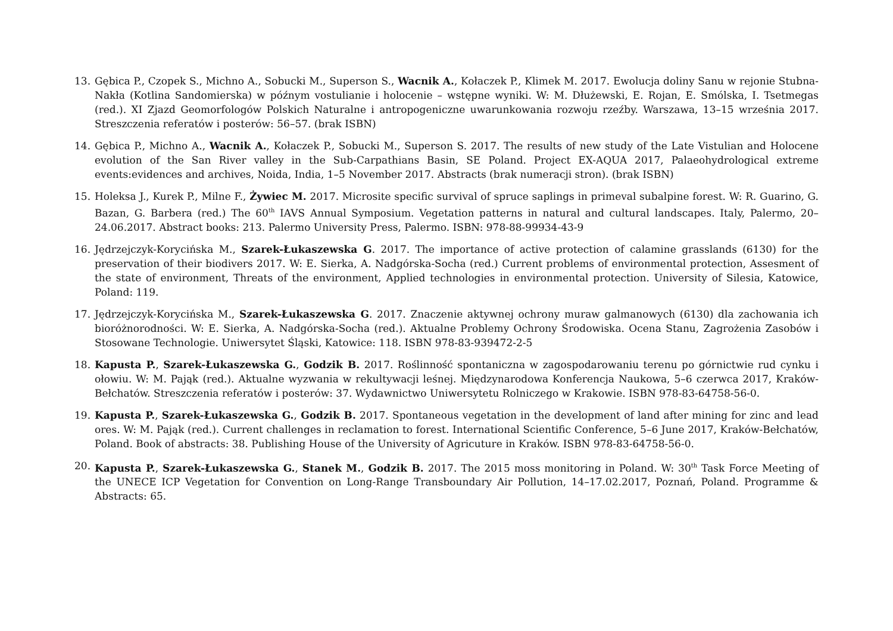13. Gębica P., Czopek S., Michno A., Sobucki M., Superson S., Wacnik A., Kołaczek P., Klimek M. 2017. Ewolucja doliny Sanu w rejonie Stubna-Nakła (Kotlina Sandomierska) w późnym vostulianie i holocenie – wstępne wyniki. W: M. Dłużewski, E. Rojan, E. Smólska, I. Tsetmegas (red.). XI Zjazd Geomorfologów Polskich Naturalne i antropogeniczne uwarunkowania rozwoju rzeźby. Warszawa, 13–15 września 2017. Streszczenia referatów i posterów: 56–57. (brak ISBN)
14. Gębica P., Michno A., Wacnik A., Kołaczek P., Sobucki M., Superson S. 2017. The results of new study of the Late Vistulian and Holocene evolution of the San River valley in the Sub-Carpathians Basin, SE Poland. Project EX-AQUA 2017, Palaeohydrological extreme events:evidences and archives, Noida, India, 1–5 November 2017. Abstracts (brak numeracji stron). (brak ISBN)
15. Holeksa J., Kurek P., Milne F., Żywiec M. 2017. Microsite specific survival of spruce saplings in primeval subalpine forest. W: R. Guarino, G. Bazan, G. Barbera (red.) The 60<sup>th</sup> IAVS Annual Symposium. Vegetation patterns in natural and cultural landscapes. Italy, Palermo, 20–24.06.2017. Abstract books: 213. Palermo University Press, Palermo. ISBN: 978-88-99934-43-9
16. Jędrzejczyk-Korycińska M., Szarek-Łukaszewska G. 2017. The importance of active protection of calamine grasslands (6130) for the preservation of their biodivers 2017. W: E. Sierka, A. Nadgórska-Socha (red.) Current problems of environmental protection, Assesment of the state of environment, Threats of the environment, Applied technologies in environmental protection. University of Silesia, Katowice, Poland: 119.
17. Jędrzejczyk-Korycińska M., Szarek-Łukaszewska G. 2017. Znaczenie aktywnej ochrony muraw galmanowych (6130) dla zachowania ich bioróżnorodności. W: E. Sierka, A. Nadgórska-Socha (red.). Aktualne Problemy Ochrony Środowiska. Ocena Stanu, Zagrożenia Zasobów i Stosowane Technologie. Uniwersytet Śląski, Katowice: 118. ISBN 978-83-939472-2-5
18. Kapusta P., Szarek-Łukaszewska G., Godzik B. 2017. Roślinność spontaniczna w zagospodarowaniu terenu po górnictwie rud cynku i ołowiu. W: M. Pająk (red.). Aktualne wyzwania w rekultywacji leśnej. Międzynarodowa Konferencja Naukowa, 5–6 czerwca 2017, Kraków-Bełchatów. Streszczenia referatów i posterów: 37. Wydawnictwo Uniwersytetu Rolniczego w Krakowie. ISBN 978-83-64758-56-0.
19. Kapusta P., Szarek-Łukaszewska G., Godzik B. 2017. Spontaneous vegetation in the development of land after mining for zinc and lead ores. W: M. Pająk (red.). Current challenges in reclamation to forest. International Scientific Conference, 5–6 June 2017, Kraków-Bełchatów, Poland. Book of abstracts: 38. Publishing House of the University of Agricuture in Kraków. ISBN 978-83-64758-56-0.
20. Kapusta P., Szarek-Łukaszewska G., Stanek M., Godzik B. 2017. The 2015 moss monitoring in Poland. W: 30<sup>th</sup> Task Force Meeting of the UNECE ICP Vegetation for Convention on Long-Range Transboundary Air Pollution, 14–17.02.2017, Poznań, Poland. Programme & Abstracts: 65.